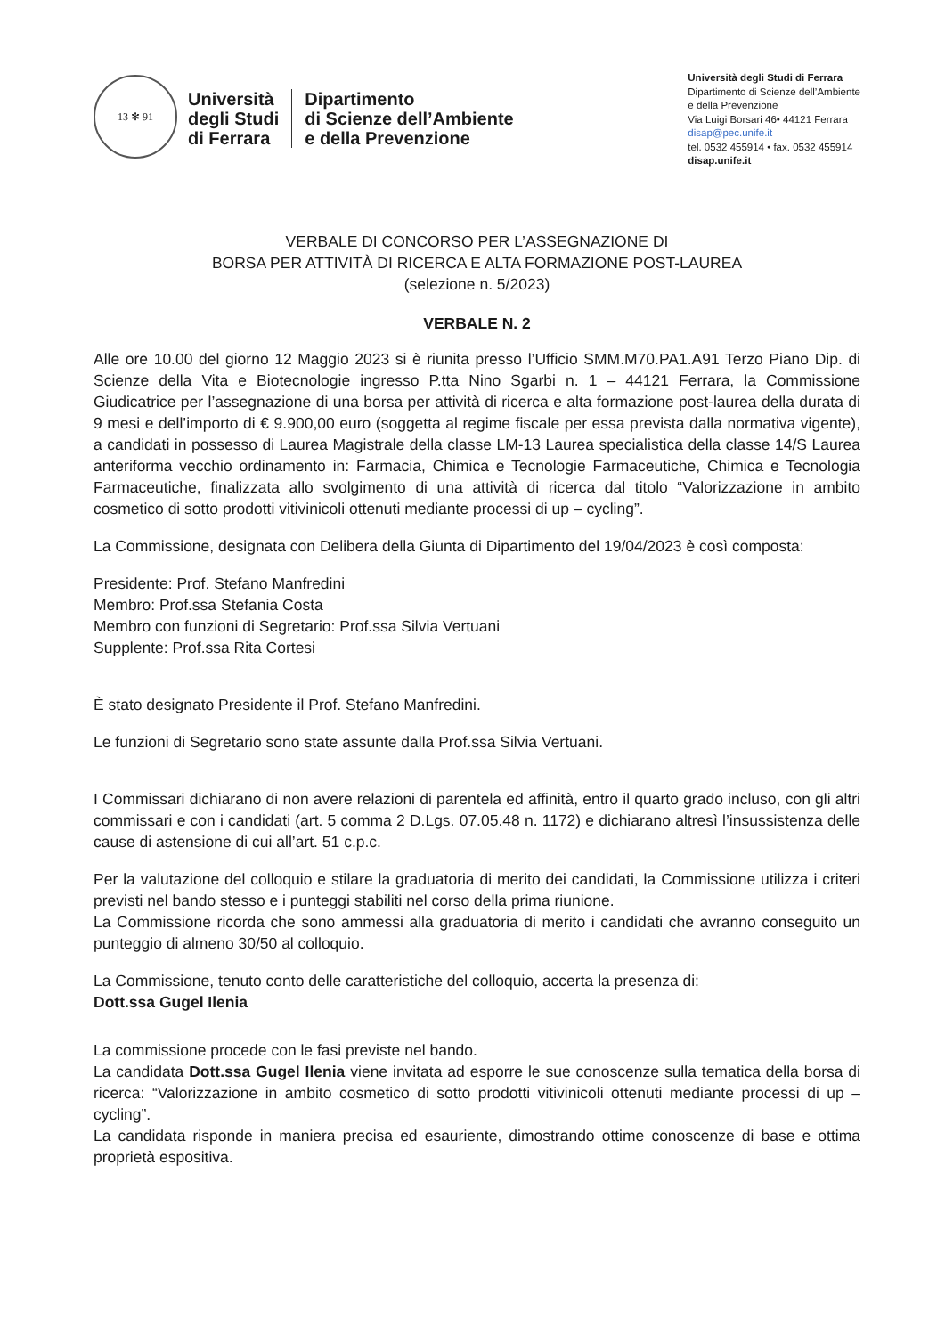13 ✻ 91
Università
degli Studi
di Ferrara
Dipartimento
di Scienze dell’Ambiente
e della Prevenzione
Università degli Studi di Ferrara
Dipartimento di Scienze dell’Ambiente
e della Prevenzione
Via Luigi Borsari 46• 44121 Ferrara
disap@pec.unife.it
tel. 0532 455914 • fax. 0532 455914
disap.unife.it
VERBALE DI CONCORSO PER L’ASSEGNAZIONE DI
BORSA PER ATTIVITÀ DI RICERCA E ALTA FORMAZIONE POST-LAUREA
(selezione n. 5/2023)
VERBALE N. 2
Alle ore 10.00 del giorno 12 Maggio 2023 si è riunita presso l’Ufficio SMM.M70.PA1.A91 Terzo Piano Dip. di Scienze della Vita e Biotecnologie ingresso P.tta Nino Sgarbi n. 1 – 44121 Ferrara, la Commissione Giudicatrice per l’assegnazione di una borsa per attività di ricerca e alta formazione post-laurea della durata di 9 mesi e dell’importo di € 9.900,00 euro (soggetta al regime fiscale per essa prevista dalla normativa vigente), a candidati in possesso di Laurea Magistrale della classe LM-13 Laurea specialistica della classe 14/S Laurea anteriforma vecchio ordinamento in: Farmacia, Chimica e Tecnologie Farmaceutiche, Chimica e Tecnologia Farmaceutiche, finalizzata allo svolgimento di una attività di ricerca dal titolo “Valorizzazione in ambito cosmetico di sotto prodotti vitivinicoli ottenuti mediante processi di up – cycling”.
La Commissione, designata con Delibera della Giunta di Dipartimento del 19/04/2023 è così composta:
Presidente: Prof. Stefano Manfredini
Membro: Prof.ssa Stefania Costa
Membro con funzioni di Segretario: Prof.ssa Silvia Vertuani
Supplente: Prof.ssa Rita Cortesi
È stato designato Presidente il Prof. Stefano Manfredini.
Le funzioni di Segretario sono state assunte dalla Prof.ssa Silvia Vertuani.
I Commissari dichiarano di non avere relazioni di parentela ed affinità, entro il quarto grado incluso, con gli altri commissari e con i candidati (art. 5 comma 2 D.Lgs. 07.05.48 n. 1172) e dichiarano altresì l’insussistenza delle cause di astensione di cui all’art. 51 c.p.c.
Per la valutazione del colloquio e stilare la graduatoria di merito dei candidati, la Commissione utilizza i criteri previsti nel bando stesso e i punteggi stabiliti nel corso della prima riunione.
La Commissione ricorda che sono ammessi alla graduatoria di merito i candidati che avranno conseguito un punteggio di almeno 30/50 al colloquio.
La Commissione, tenuto conto delle caratteristiche del colloquio, accerta la presenza di:
Dott.ssa Gugel Ilenia
La commissione procede con le fasi previste nel bando.
La candidata Dott.ssa Gugel Ilenia viene invitata ad esporre le sue conoscenze sulla tematica della borsa di ricerca: “Valorizzazione in ambito cosmetico di sotto prodotti vitivinicoli ottenuti mediante processi di up – cycling”.
La candidata risponde in maniera precisa ed esauriente, dimostrando ottime conoscenze di base e ottima proprietà espositiva.